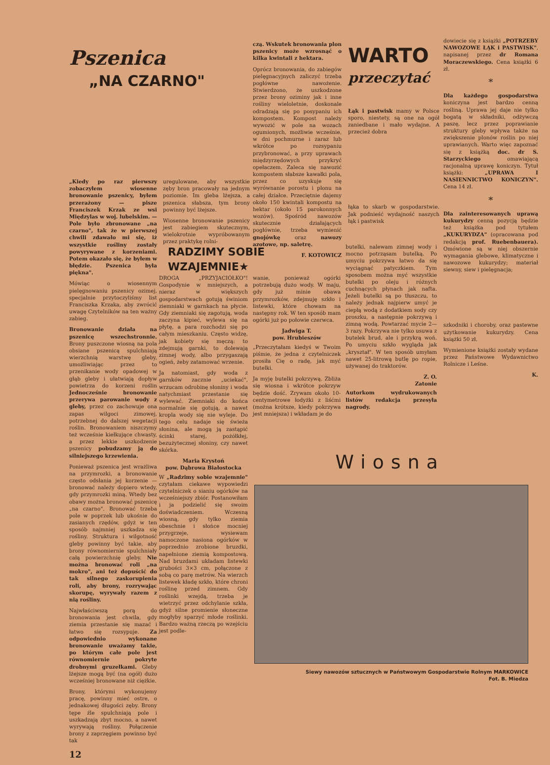Pszenica
„NA CZARNO"
czą. Wskutek bronowania plon pszenicy może wzrosnąć o kilka kwintali z hektara.
Oprócz bronowania, do zabiegów pielęgnacyjnych zaliczyć trzeba pogłówne nawożenie. Stwierdzono, że uszkodzone przez brony oziminy jak i inne rośliny wieloletnie, doskonale odradzają się po posypaniu ich kompostem. Kompost należy wywozić w pole na wozach ogumionych, możliwie wcześnie, w dni pochmurne i zaraz lub wkrótce po rozsypaniu przybronować, a przy uprawach międzyrzędowych przykryć opełaczem. Zaleca się nawozić kompostem słabsze kawałki pola, przez co uzyskuje się wyrównanie porostu i plonu na całej działce. Przeciętnie dajemy około 150 kwintali kompostu na hektar (około 15 parokonnych wozów). Spośród nawozów skutecznie działających pogłównie, trzeba wymienić gnojówkę oraz nawozy azotowe, np. saletrę.
F. KOTOWICZ
„Kiedy po raz pierwszy zobaczyłem wiosenne bronowanie pszenicy, byłem przerażony — pisze Franciszek Krzak ze wsi Międzylas w woj. lubelskim. — Pole było zbronowane „na czarno", tak że w pierwszej chwili zdawało mi się, iż wszystkie rośliny zostały powyrywane z korzeniami. Potem okazało się, że byłem w błędzie. Pszenica była piękna".
Mówiąc o wiosennym pielęgnowaniu pszenicy ozimej, specjalnie przytoczyliśmy list Franciszka Krzaka, aby zwrócić uwagę Czytelników na ten ważny zabieg.
Bronowanie działa na pszenicę wszechstronnie. Brony puszczone wiosną na pola obsiane pszenicą spulchniają wierzchnią warstwę gleby, umożliwiając przez to przenikanie wody opadowej w głąb gleby i ułatwiają dopływ powietrza do korzeni roślin Jednocześnie bronowanie przerywa parowanie wody z gleby, przez co zachowuje ona zapas wilgoci zimowej, potrzebnej do dalszej wegetacji roślin. Bronowaniem niszczymy też wcześnie kiełkujące chwasty, a przez lekkie uszkodzenie pszenicy pobudzamy ją do silniejszego krzewienia.
Ponieważ pszenica jest wrażliwa na przymrozki, a bronowanie często odsłania jej korzenie — bronować należy dopiero wtedy, gdy przymrozki miną. Wtedy bez obawy można bronować pszenicę „na czarno". Bronować trzeba pole w poprzek lub ukośnie do zasianych rzędów, gdyż w ten sposób najmniej uszkadza się rośliny. Struktura i wilgotność gleby powinny być takie, aby brony równomiernie spulchniały całą powierzchnię gleby. Nie można bronować roli „na mokro", ani też dopuścić do tak silnego zaskorupienia roli, aby brony, rozrywając skorupę, wyrywały razem z nią rośliny.
Najwłaściwszą porą do bronowania jest chwila, gdy ziemia przestanie się mazać i łatwo się rozsypuje. Za odpowiednio wykonane bronowanie uważamy takie, po którym całe pole jest równomiernie pokryte drobnymi gruzełkami. Gleby lżejsze mogą być (na ogół) dużo wcześniej bronowane niż ciężkie.
Brony, którymi wykonujemy pracę, powinny mieć ostre, o jednakowej długości zęby. Brony tępe źle spulchniają pole i uszkadzają zbyt mocno, a nawet wyrywają rośliny. Połączenie brony z zaprzęgiem powinno być tak
12
uregulowane, aby wszystkie zęby bron pracowały na jednym poziomie. Im gleba lżejsza, a pszenica słabsza, tym brony powinny być lżejsze.
Wiosenne bronowanie pszenicy jest zabiegiem skutecznym, wielokrotnie wypróbowanym przez praktykę rolni-
WARTO
przeczytać
Łąk i pastwisk mamy w Polsce sporo, niestety, są one na ogół zaniedbane i mało wydajne. A przecież dobra
łąka to skarb w gospodarstwie. Jak podnieść wydajność naszych łąk i pastwisk
dowiecie się z książki „POTRZEBY NAWOZOWE ŁĄK i PASTWISK", napisanej przez dr Romana Moraczewskiego. Cena książki 6 zł.
*
Dla każdego gospodarstwa koniczyna jest bardzo cenną rośliną. Uprawa jej daje nie tylko bogatą w składniki, odżywczą paszę, lecz przez poprawianie struktury gleby wpływa także na zwiększenie plonów roślin po niej uprawianych. Warto więc zapoznać się z książką doc. dr S. Starzyckiego omawiającą racjonalną uprawę koniczyn. Tytuł książki: „UPRAWA I NASIENNICTWO KONICZYN". Cena 14 zł.
*
Dla zainteresowanych uprawą kukurydzy cenną pozycją będzie też książka pod tytułem „KUKURYDZA" (opracowana pod redakcją prof. Ruebenbauera). Omówione są w niej obszernie wymagania glebowe, klimatyczne i nawozowe kukurydzy; materiał siewny, siew i pielęgnacja;
szkodniki i choroby, oraz pastewne użytkowanie kukurydzy. Cena książki 50 zł.
Wymienione książki zostały wydane przez Państwowe Wydawnictwo Rolnicze i Leśne.
K.
RADZIMY SOBIE WZAJEMNIE★
DROGA „PRZYJACIÓŁKO"! Gospodynie w mniejszych, a nieraz w większych gospodarstwach gotują świniom ziemniaki w garnkach na płycie. Gdy ziemniaki się zagotują, woda zaczyna kipieć, wylewa się na płytę, a para rozchodzi się po całym mieszkaniu. Często widzę, jak kobiety się męczą: to zdejmują garnki, to dolewają zimnej wody, albo przygaszają ogień, żeby zatamować wrzenie.
Ja natomiast, gdy woda z garnków zacznie „uciekać", wrzucam odrobinę słoniny i woda natychmiast przestanie się wylewać. Ziemniaki do końca normalnie się gotują, a nawet kropla wody się nie wyleje. Do tego celu nadaje się świeża słonina, ale mogą ją zastąpić ścinki starej, pożółkłej, bezużytecznej słoniny, czy nawet skórka.
Maria Krystoń
pow. Dąbrowa Białostocka
W „Radzimy sobie wzajemnie" czytałam ciekawe wypowiedzi czytelniczek o sianiu ogórków na wcześniejszy zbiór. Postanowiłam i ja podzielić się swoim doświadczeniem. Wczesną wiosną, gdy tylko ziemia obeschnie i słońce mocniej przygrzeje, wysiewam namoczone nasiona ogórków w poprzednio zrobione bruzdki, napełnione ziemią kompostową. Nad bruzdami układam listewki grubości 3×3 cm, połączone z sobą co parę metrów. Na wierzch listewek kładę szkło, które chroni roślinę przed zimnem. Gdy roślinki wzejdą, trzeba je wietrzyć przez odchylanie szkła, gdyż silne promienie słoneczne mogłyby sparzyć młode roślinki. Bardzo ważną rzeczą po wzejściu jest podle-
wanie, ponieważ ogórki potrzebują dużo wody. W maju, gdy już minie obawa przymrozków, zdejmuję szkło i listewki, które chowam na następny rok. W ten sposób mam ogórki już po połowie czerwca.
Jadwiga T.
pow. Hrubieszów
„Przeczytałam kiedyś w Twoim piśmie, że jedna z czytelniczek prosiła Cię o radę, jak myć butelki.
Ja myję butelki pokrzywą. Zbliża się wiosna i wkrótce pokrzyw będzie dość. Zrywam około 10-centymetrowe łodyżki z liśćmi (można krótsze, kiedy pokrzywa jest mniejsza) i wkładam je do
butelki, nalewam zimnej wody i mocno potrząsam butelką. Po umyciu pokrzywa łatwo da się wyciągnąć patyczkiem. Tym sposobem można myć wszystkie butelki po oleju i różnych cuchnących płynach jak nafta. Jeżeli butelki są po tłuszczu, to należy jednak najpierw umyć je ciepłą wodą z dodatkiem sody czy proszku, a następnie pokrzywą i zimną wodą. Powtarzać mycie 2—3 razy. Pokrzywa nie tylko usuwa z butelek brud, ale i przykrą woń. Po umyciu szkło wygląda jak „kryształ". W ten sposób umyłam nawet 25-litrową butlę po ropie, używanej do traktorów.
Z. O.
Zatonie
Autorkom wydrukowanych listów redakcja przesyła nagrody.
Wiosna
Siewy nawozów sztucznych w Państwowym Gospodarstwie Rolnym MARKOWICE
Fot. B. Miedza